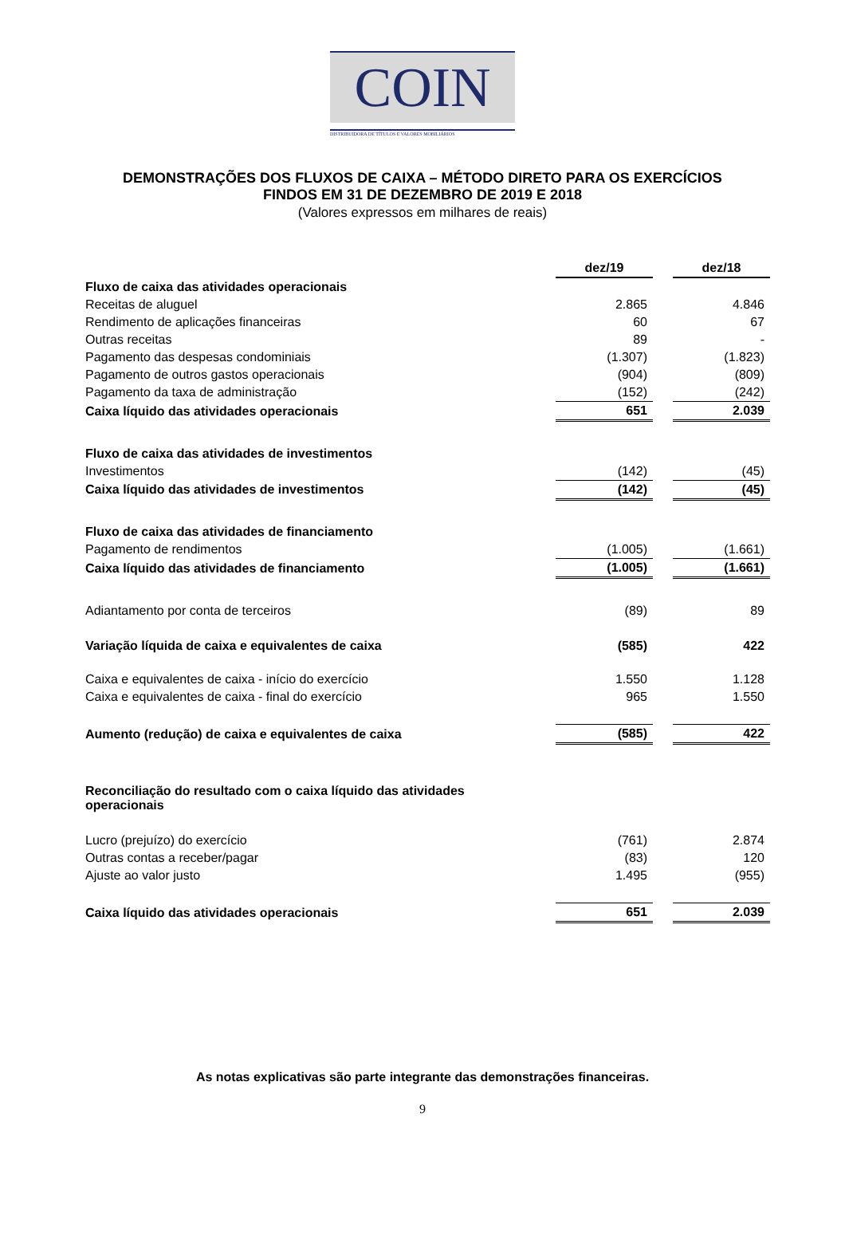COIN
DISTRIBUIDORA DE TÍTULOS E VALORES MOBILIÁRIOS
DEMONSTRAÇÕES DOS FLUXOS DE CAIXA – MÉTODO DIRETO PARA OS EXERCÍCIOS
FINDOS EM 31 DE DEZEMBRO DE 2019 E 2018
(Valores expressos em milhares de reais)
| | dez/19 | | dez/18 |
| Fluxo de caixa das atividades operacionais | | | |
| Receitas de aluguel | 2.865 | | 4.846 |
| Rendimento de aplicações financeiras | 60 | | 67 |
| Outras receitas | 89 | | - |
| Pagamento das despesas condominiais | (1.307) | | (1.823) |
| Pagamento de outros gastos operacionais | (904) | | (809) |
| Pagamento da taxa de administração | (152) | | (242) |
| Caixa líquido das atividades operacionais | 651 | | 2.039 |
| Fluxo de caixa das atividades de investimentos | | | |
| Investimentos | (142) | | (45) |
| Caixa líquido das atividades de investimentos | (142) | | (45) |
| Fluxo de caixa das atividades de financiamento | | | |
| Pagamento de rendimentos | (1.005) | | (1.661) |
| Caixa líquido das atividades de financiamento | (1.005) | | (1.661) |
| Adiantamento por conta de terceiros | (89) | | 89 |
| Variação líquida de caixa e equivalentes de caixa | (585) | | 422 |
| Caixa e equivalentes de caixa - início do exercício | 1.550 | | 1.128 |
| Caixa e equivalentes de caixa - final do exercício | 965 | | 1.550 |
| Aumento (redução) de caixa e equivalentes de caixa | (585) | | 422 |
| Reconciliação do resultado com o caixa líquido das atividades operacionais | | | |
| Lucro (prejuízo) do exercício | (761) | | 2.874 |
| Outras contas a receber/pagar | (83) | | 120 |
| Ajuste ao valor justo | 1.495 | | (955) |
| Caixa líquido das atividades operacionais | 651 | | 2.039 |
As notas explicativas são parte integrante das demonstrações financeiras.
9